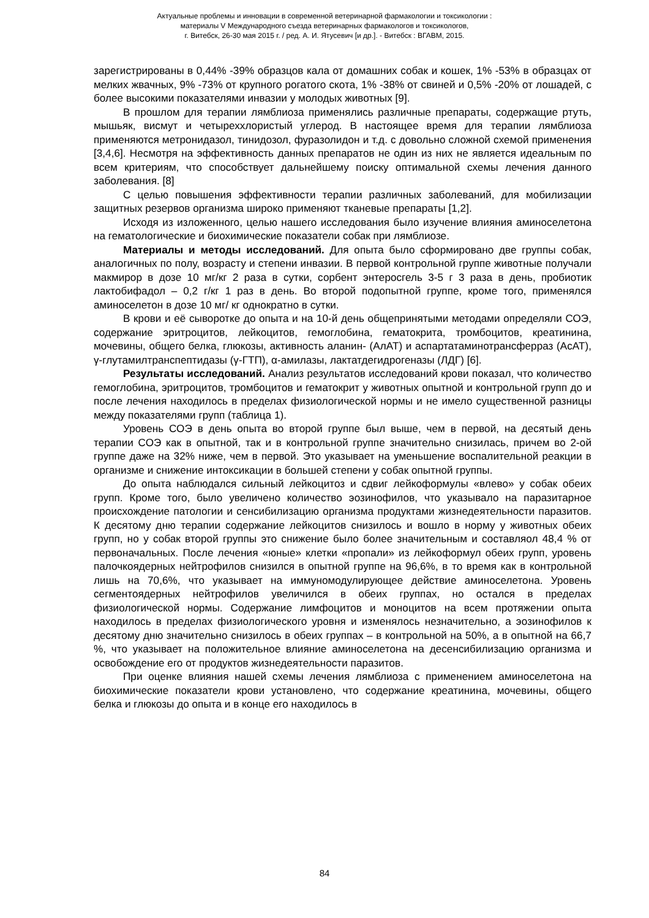Актуальные проблемы и инновации в современной ветеринарной фармакологии и токсикологии :
материалы V Международного съезда ветеринарных фармакологов и токсикологов,
г. Витебск, 26-30 мая 2015 г. / ред. А. И. Ятусевич [и др.]. - Витебск : ВГАВМ, 2015.
зарегистрированы в 0,44% -39% образцов кала от домашних собак и кошек, 1% -53% в образцах от мелких жвачных, 9% -73% от крупного рогатого скота, 1% -38% от свиней и 0,5% -20% от лошадей, с более высокими показателями инвазии у молодых животных [9].
В прошлом для терапии лямблиоза применялись различные препараты, содержащие ртуть, мышьяк, висмут и четыреххлористый углерод. В настоящее время для терапии лямблиоза применяются метронидазол, тинидозол, фуразолидон и т.д. с довольно сложной схемой применения [3,4,6]. Несмотря на эффективность данных препаратов не один из них не является идеальным по всем критериям, что способствует дальнейшему поиску оптимальной схемы лечения данного заболевания. [8]
С целью повышения эффективности терапии различных заболеваний, для мобилизации защитных резервов организма широко применяют тканевые препараты [1,2].
Исходя из изложенного, целью нашего исследования было изучение влияния аминоселетона на гематологические и биохимические показатели собак при лямблиозе.
Материалы и методы исследований. Для опыта было сформировано две группы собак, аналогичных по полу, возрасту и степени инвазии. В первой контрольной группе животные получали макмирор в дозе 10 мг/кг 2 раза в сутки, сорбент энтеросгель 3-5 г 3 раза в день, пробиотик лактобифадол – 0,2 г/кг 1 раз в день. Во второй подопытной группе, кроме того, применялся аминоселетон в дозе 10 мг/ кг однократно в сутки.
В крови и её сыворотке до опыта и на 10-й день общепринятыми методами определяли СОЭ, содержание эритроцитов, лейкоцитов, гемоглобина, гематокрита, тромбоцитов, креатинина, мочевины, общего белка, глюкозы, активность аланин- (АлАТ) и аспартатаминотрансферраз (АсАТ), γ-глутамилтранспептидазы (γ-ГТП), α-амилазы, лактатдегидрогеназы (ЛДГ) [6].
Результаты исследований. Анализ результатов исследований крови показал, что количество гемоглобина, эритроцитов, тромбоцитов и гематокрит у животных опытной и контрольной групп до и после лечения находилось в пределах физиологической нормы и не имело существенной разницы между показателями групп (таблица 1).
Уровень СОЭ в день опыта во второй группе был выше, чем в первой, на десятый день терапии СОЭ как в опытной, так и в контрольной группе значительно снизилась, причем во 2-ой группе даже на 32% ниже, чем в первой. Это указывает на уменьшение воспалительной реакции в организме и снижение интоксикации в большей степени у собак опытной группы.
До опыта наблюдался сильный лейкоцитоз и сдвиг лейкоформулы «влево» у собак обеих групп. Кроме того, было увеличено количество эозинофилов, что указывало на паразитарное происхождение патологии и сенсибилизацию организма продуктами жизнедеятельности паразитов. К десятому дню терапии содержание лейкоцитов снизилось и вошло в норму у животных обеих групп, но у собак второй группы это снижение было более значительным и составляол 48,4 % от первоначальных. После лечения «юные» клетки «пропали» из лейкоформул обеих групп, уровень палочкоядерных нейтрофилов снизился в опытной группе на 96,6%, в то время как в контрольной лишь на 70,6%, что указывает на иммуномодулирующее действие аминоселетона. Уровень сегментоядерных нейтрофилов увеличился в обеих группах, но остался в пределах физиологической нормы. Содержание лимфоцитов и моноцитов на всем протяжении опыта находилось в пределах физиологического уровня и изменялось незначительно, а эозинофилов к десятому дню значительно снизилось в обеих группах – в контрольной на 50%, а в опытной на 66,7 %, что указывает на положительное влияние аминоселетона на десенсибилизацию организма и освобождение его от продуктов жизнедеятельности паразитов.
При оценке влияния нашей схемы лечения лямблиоза с применением аминоселетона на биохимические показатели крови установлено, что содержание креатинина, мочевины, общего белка и глюкозы до опыта и в конце его находилось в
84